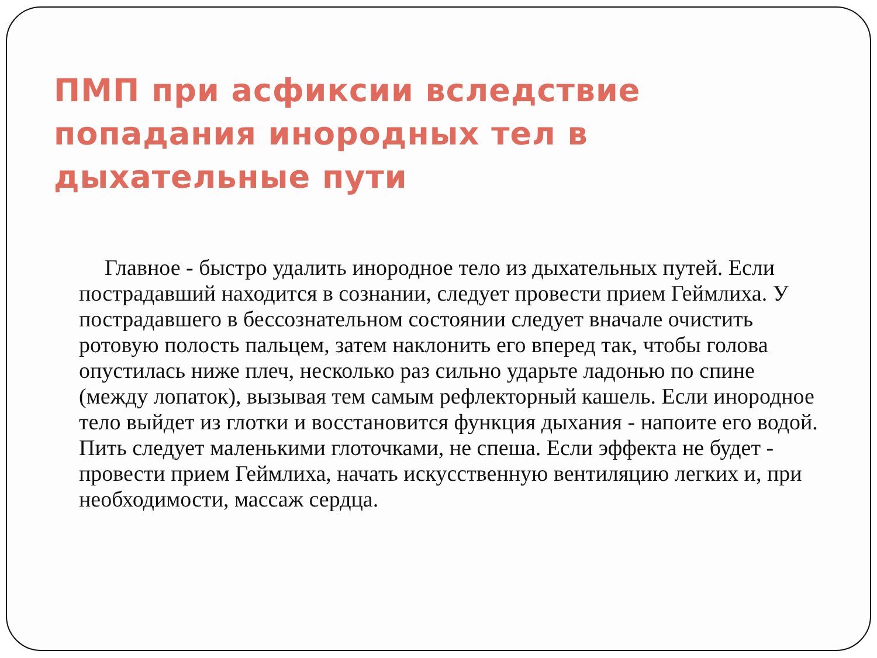ПМП при асфиксии вследствие попадания инородных тел в дыхательные пути
Главное - быстро удалить инородное тело из дыхательных путей. Если пострадавший находится в сознании, следует провести прием Геймлиха. У пострадавшего в бессознательном состоянии следует вначале очистить ротовую полость пальцем, затем наклонить его вперед так, чтобы голова опустилась ниже плеч, несколько раз сильно ударьте ладонью по спине (между лопаток), вызывая тем самым рефлекторный кашель. Если инородное тело выйдет из глотки и восстановится функция дыхания - напоите его водой. Пить следует маленькими глоточками, не спеша. Если эффекта не будет - провести прием Геймлиха, начать искусственную вентиляцию легких и, при необходимости, массаж сердца.